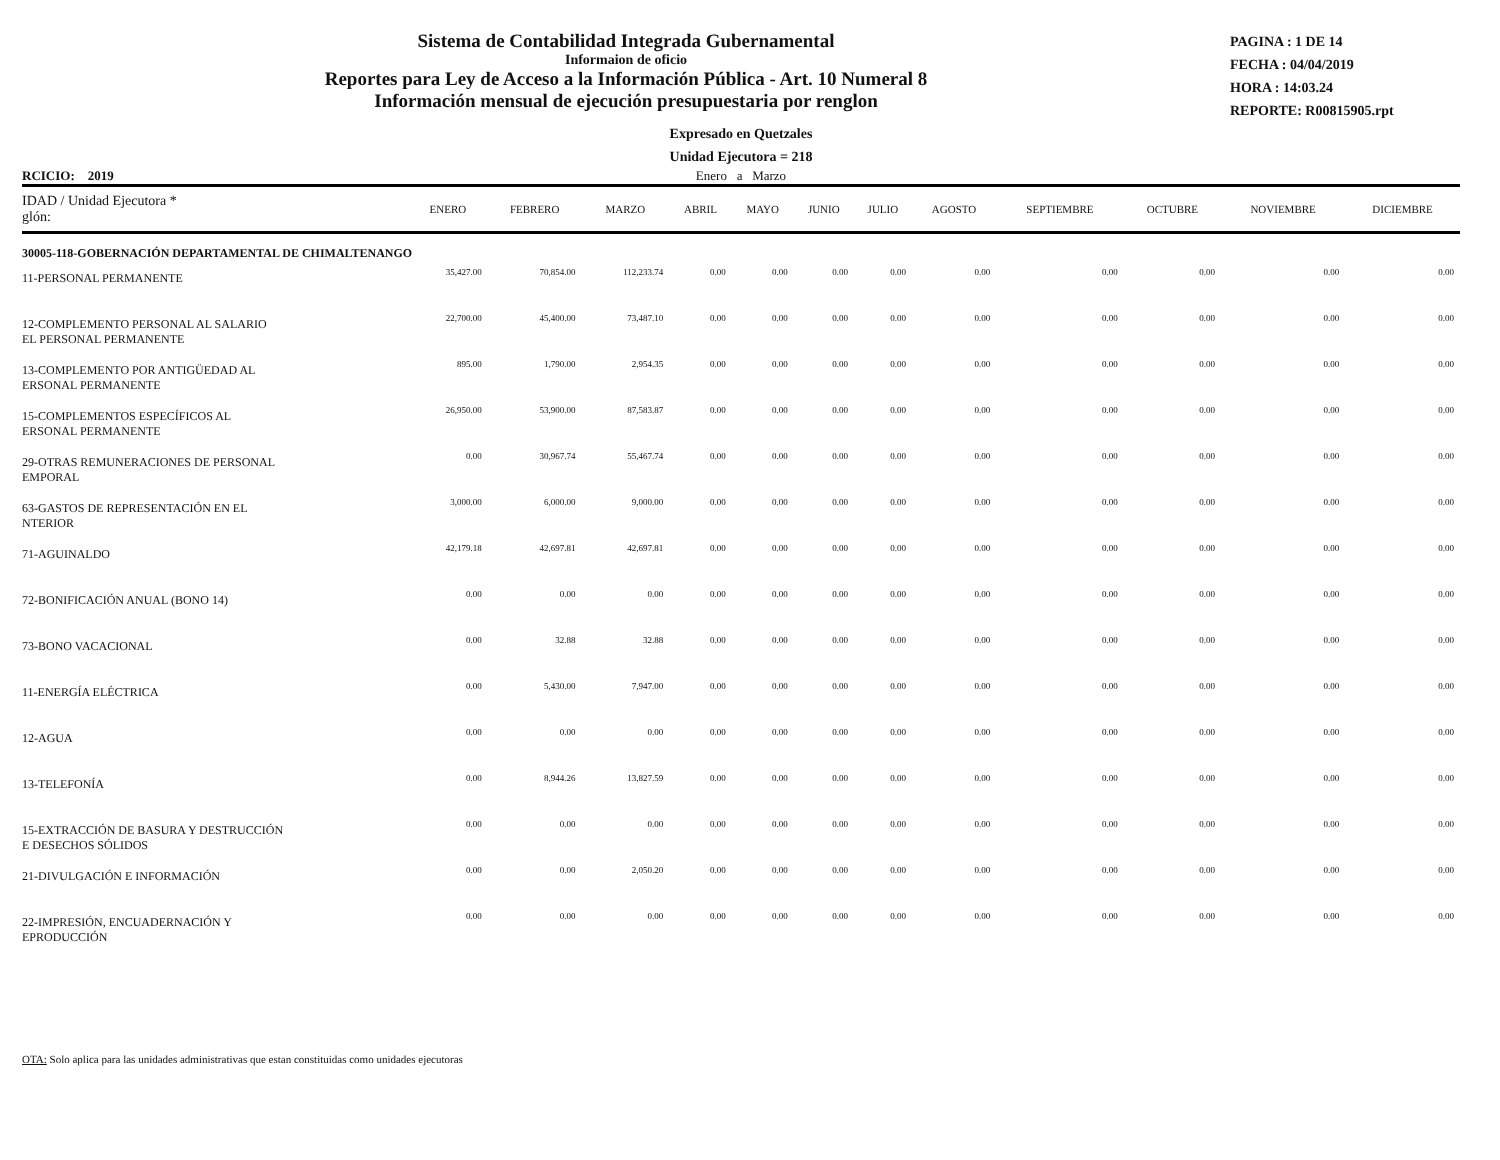Sistema de Contabilidad Integrada Gubernamental
Informaion de oficio
Reportes para Ley de Acceso a la Información Pública - Art. 10 Numeral 8
Información mensual de ejecución presupuestaria por renglon
PAGINA : 1 DE 14
FECHA : 04/04/2019
HORA : 14:03.24
REPORTE: R00815905.rpt
Expresado en Quetzales
Unidad Ejecutora = 218
RCICIO: 2019 Enero a Marzo
| IDAD / Unidad Ejecutora * glón: | ENERO | FEBRERO | MARZO | ABRIL | MAYO | JUNIO | JULIO | AGOSTO | SEPTIEMBRE | OCTUBRE | NOVIEMBRE | DICIEMBRE |
| --- | --- | --- | --- | --- | --- | --- | --- | --- | --- | --- | --- | --- |
| 30005-118-GOBERNACIÓN DEPARTAMENTAL DE CHIMALTENANGO | | | | | | | | | | | | |
| 11-PERSONAL PERMANENTE | 35,427.00 | 70,854.00 | 112,233.74 | 0.00 | 0.00 | 0.00 | 0.00 | 0.00 | 0.00 | 0.00 | 0.00 | 0.00 |
| 12-COMPLEMENTO PERSONAL AL SALARIO EL PERSONAL PERMANENTE | 22,700.00 | 45,400.00 | 73,487.10 | 0.00 | 0.00 | 0.00 | 0.00 | 0.00 | 0.00 | 0.00 | 0.00 | 0.00 |
| 13-COMPLEMENTO POR ANTIGÜEDAD AL ERSONAL PERMANENTE | 895.00 | 1,790.00 | 2,954.35 | 0.00 | 0.00 | 0.00 | 0.00 | 0.00 | 0.00 | 0.00 | 0.00 | 0.00 |
| 15-COMPLEMENTOS ESPECÍFICOS AL ERSONAL PERMANENTE | 26,950.00 | 53,900.00 | 87,583.87 | 0.00 | 0.00 | 0.00 | 0.00 | 0.00 | 0.00 | 0.00 | 0.00 | 0.00 |
| 29-OTRAS REMUNERACIONES DE PERSONAL EMPORAL | 0.00 | 30,967.74 | 55,467.74 | 0.00 | 0.00 | 0.00 | 0.00 | 0.00 | 0.00 | 0.00 | 0.00 | 0.00 |
| 63-GASTOS DE REPRESENTACIÓN EN EL NTERIOR | 3,000.00 | 6,000.00 | 9,000.00 | 0.00 | 0.00 | 0.00 | 0.00 | 0.00 | 0.00 | 0.00 | 0.00 | 0.00 |
| 71-AGUINALDO | 42,179.18 | 42,697.81 | 42,697.81 | 0.00 | 0.00 | 0.00 | 0.00 | 0.00 | 0.00 | 0.00 | 0.00 | 0.00 |
| 72-BONIFICACIÓN ANUAL (BONO 14) | 0.00 | 0.00 | 0.00 | 0.00 | 0.00 | 0.00 | 0.00 | 0.00 | 0.00 | 0.00 | 0.00 | 0.00 |
| 73-BONO VACACIONAL | 0.00 | 32.88 | 32.88 | 0.00 | 0.00 | 0.00 | 0.00 | 0.00 | 0.00 | 0.00 | 0.00 | 0.00 |
| 11-ENERGÍA ELÉCTRICA | 0.00 | 5,430.00 | 7,947.00 | 0.00 | 0.00 | 0.00 | 0.00 | 0.00 | 0.00 | 0.00 | 0.00 | 0.00 |
| 12-AGUA | 0.00 | 0.00 | 0.00 | 0.00 | 0.00 | 0.00 | 0.00 | 0.00 | 0.00 | 0.00 | 0.00 | 0.00 |
| 13-TELEFONÍA | 0.00 | 8,944.26 | 13,827.59 | 0.00 | 0.00 | 0.00 | 0.00 | 0.00 | 0.00 | 0.00 | 0.00 | 0.00 |
| 15-EXTRACCIÓN DE BASURA Y DESTRUCCIÓN E DESECHOS SÓLIDOS | 0.00 | 0.00 | 0.00 | 0.00 | 0.00 | 0.00 | 0.00 | 0.00 | 0.00 | 0.00 | 0.00 | 0.00 |
| 21-DIVULGACIÓN E INFORMACIÓN | 0.00 | 0.00 | 2,050.20 | 0.00 | 0.00 | 0.00 | 0.00 | 0.00 | 0.00 | 0.00 | 0.00 | 0.00 |
| 22-IMPRESIÓN, ENCUADERNACIÓN Y EPRODUCCIÓN | 0.00 | 0.00 | 0.00 | 0.00 | 0.00 | 0.00 | 0.00 | 0.00 | 0.00 | 0.00 | 0.00 | 0.00 |
OTA: Solo aplica para las unidades administrativas que estan constituidas como unidades ejecutoras